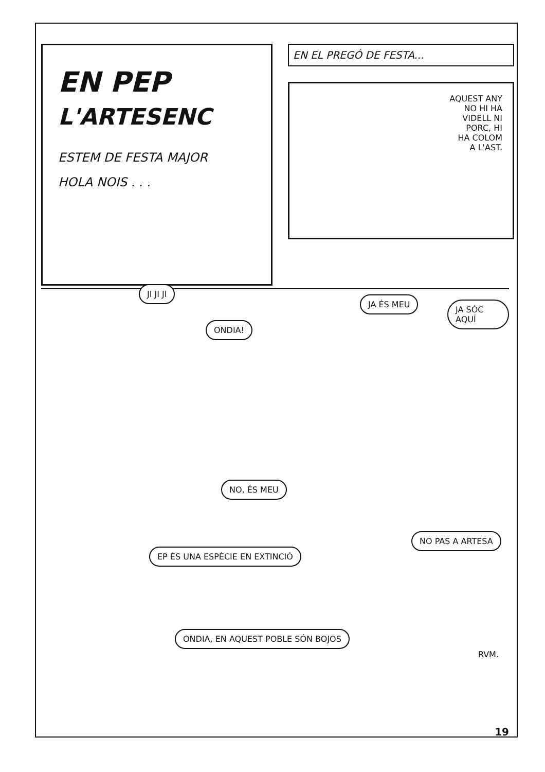EN PEP
L'ARTESENC
ESTEM DE FESTA MAJOR
HOLA NOIS . . .
EN EL PREGÓ DE FESTA...
AQUEST ANY
NO HI HA
VIDELL NI
PORC, HI
HA COLOM
A L'AST.
JI JI JI
ONDIA!
JA ÉS MEU
JA SÓC AQUÍ
NO, ÉS MEU
EP ÉS UNA ESPÈCIE EN EXTINCIÓ
NO PAS A ARTESA
ONDIA, EN AQUEST POBLE SÓN BOJOS
RVM.
19